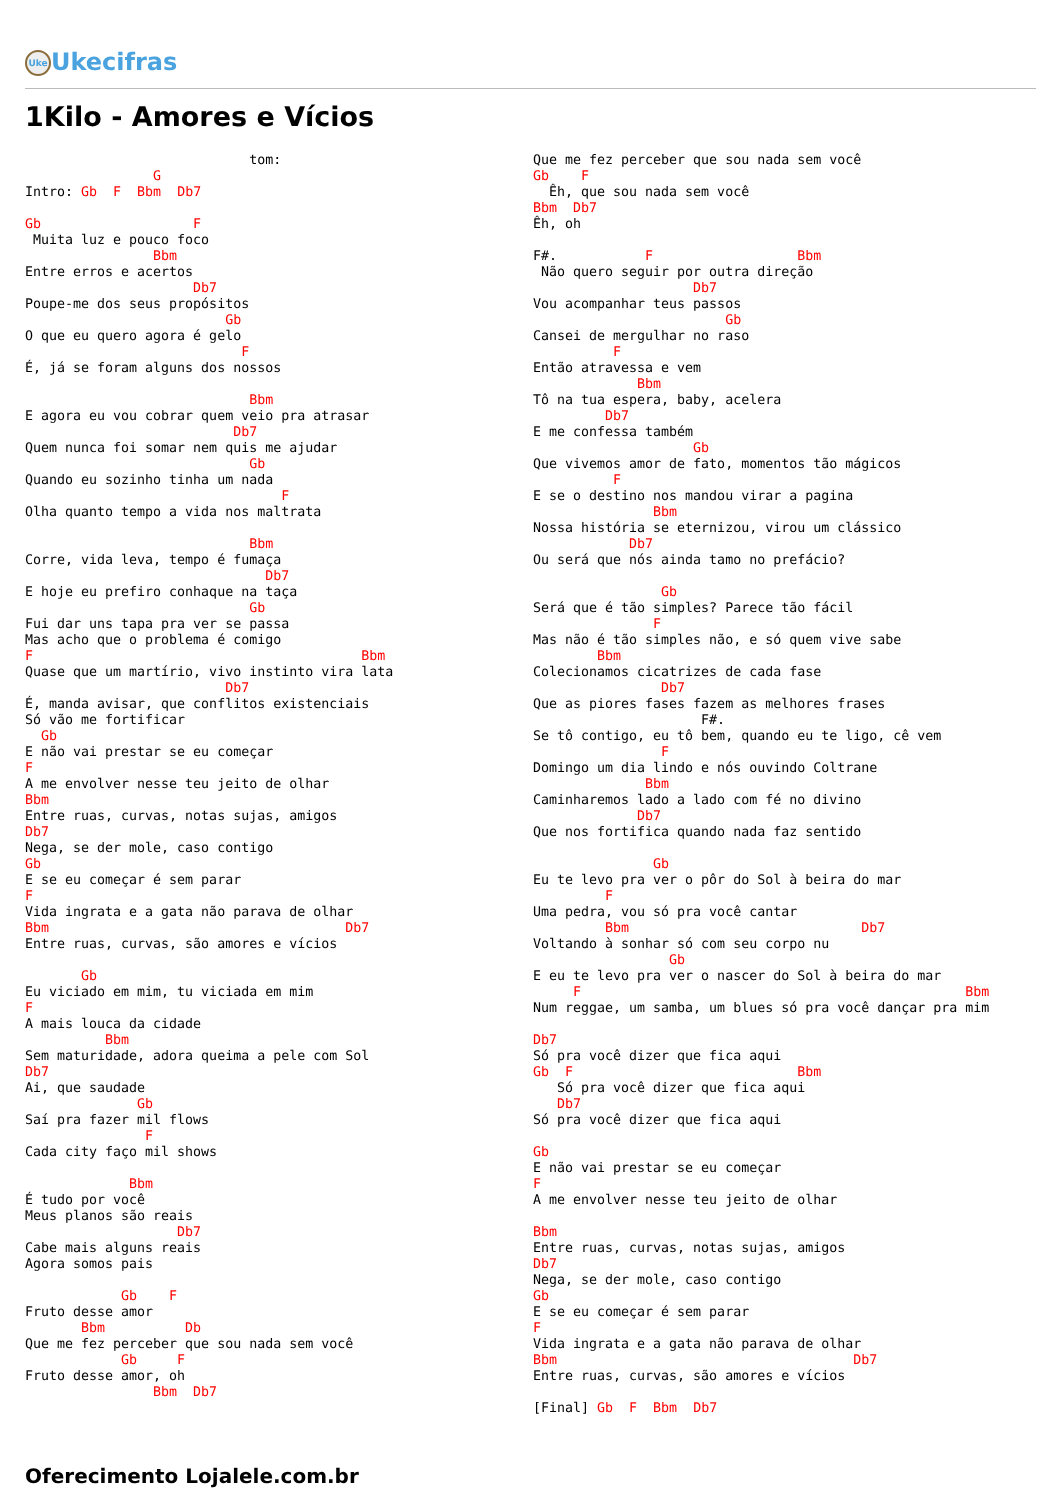Uke Ukecifras
1Kilo - Amores e Vícios
                            tom:
                G
Intro: Gb  F  Bbm  Db7

Gb                   F
 Muita luz e pouco foco
                Bbm
Entre erros e acertos
                     Db7
Poupe-me dos seus propósitos
                         Gb
O que eu quero agora é gelo
                           F
É, já se foram alguns dos nossos

                            Bbm
E agora eu vou cobrar quem veio pra atrasar
                          Db7
Quem nunca foi somar nem quis me ajudar
                            Gb
Quando eu sozinho tinha um nada
                                F
Olha quanto tempo a vida nos maltrata

                            Bbm
Corre, vida leva, tempo é fumaça
                              Db7
E hoje eu prefiro conhaque na taça
                            Gb
Fui dar uns tapa pra ver se passa
Mas acho que o problema é comigo
F                                         Bbm
Quase que um martírio, vivo instinto vira lata
                         Db7
É, manda avisar, que conflitos existenciais
Só vão me fortificar
  Gb
E não vai prestar se eu começar
F
A me envolver nesse teu jeito de olhar
Bbm
Entre ruas, curvas, notas sujas, amigos
Db7
Nega, se der mole, caso contigo
Gb
E se eu começar é sem parar
F
Vida ingrata e a gata não parava de olhar
Bbm                                     Db7
Entre ruas, curvas, são amores e vícios

       Gb
Eu viciado em mim, tu viciada em mim
F
A mais louca da cidade
          Bbm
Sem maturidade, adora queima a pele com Sol
Db7
Ai, que saudade
              Gb
Saí pra fazer mil flows
               F
Cada city faço mil shows

             Bbm
É tudo por você
Meus planos são reais
                   Db7
Cabe mais alguns reais
Agora somos pais

            Gb    F
Fruto desse amor
       Bbm          Db
Que me fez perceber que sou nada sem você
            Gb     F
Fruto desse amor, oh
                Bbm  Db7
Que me fez perceber que sou nada sem você
Gb    F
  Êh, que sou nada sem você
Bbm  Db7
Êh, oh

F#.           F                  Bbm
 Não quero seguir por outra direção
                    Db7
Vou acompanhar teus passos
                        Gb
Cansei de mergulhar no raso
          F
Então atravessa e vem
             Bbm
Tô na tua espera, baby, acelera
         Db7
E me confessa também
                    Gb
Que vivemos amor de fato, momentos tão mágicos
          F
E se o destino nos mandou virar a pagina
               Bbm
Nossa história se eternizou, virou um clássico
            Db7
Ou será que nós ainda tamo no prefácio?

                Gb
Será que é tão simples? Parece tão fácil
               F
Mas não é tão simples não, e só quem vive sabe
        Bbm
Colecionamos cicatrizes de cada fase
                Db7
Que as piores fases fazem as melhores frases
                     F#.
Se tô contigo, eu tô bem, quando eu te ligo, cê vem
                F
Domingo um dia lindo e nós ouvindo Coltrane
              Bbm
Caminharemos lado a lado com fé no divino
             Db7
Que nos fortifica quando nada faz sentido

               Gb
Eu te levo pra ver o pôr do Sol à beira do mar
         F
Uma pedra, vou só pra você cantar
         Bbm                             Db7
Voltando à sonhar só com seu corpo nu
                 Gb
E eu te levo pra ver o nascer do Sol à beira do mar
     F                                                Bbm
Num reggae, um samba, um blues só pra você dançar pra mim

Db7
Só pra você dizer que fica aqui
Gb  F                            Bbm
   Só pra você dizer que fica aqui
   Db7
Só pra você dizer que fica aqui

Gb
E não vai prestar se eu começar
F
A me envolver nesse teu jeito de olhar

Bbm
Entre ruas, curvas, notas sujas, amigos
Db7
Nega, se der mole, caso contigo
Gb
E se eu começar é sem parar
F
Vida ingrata e a gata não parava de olhar
Bbm                                     Db7
Entre ruas, curvas, são amores e vícios

[Final] Gb  F  Bbm  Db7
Oferecimento Lojalele.com.br